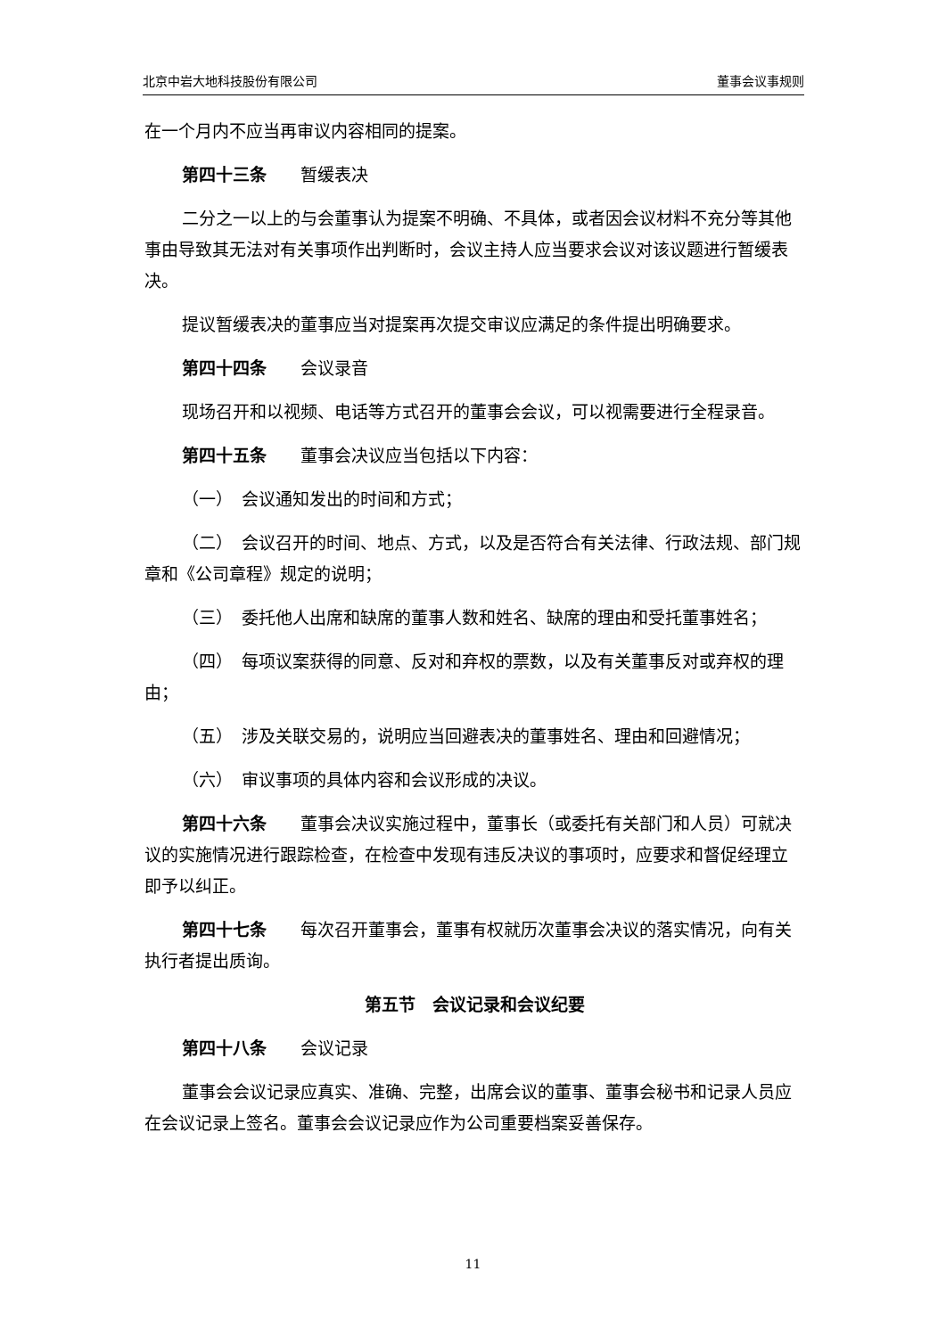北京中岩大地科技股份有限公司 董事会议事规则
在一个月内不应当再审议内容相同的提案。
第四十三条　　暂缓表决
二分之一以上的与会董事认为提案不明确、不具体，或者因会议材料不充分等其他事由导致其无法对有关事项作出判断时，会议主持人应当要求会议对该议题进行暂缓表决。
提议暂缓表决的董事应当对提案再次提交审议应满足的条件提出明确要求。
第四十四条　　会议录音
现场召开和以视频、电话等方式召开的董事会会议，可以视需要进行全程录音。
第四十五条　　董事会决议应当包括以下内容：
（一）　会议通知发出的时间和方式；
（二）　会议召开的时间、地点、方式，以及是否符合有关法律、行政法规、部门规章和《公司章程》规定的说明；
（三）　委托他人出席和缺席的董事人数和姓名、缺席的理由和受托董事姓名；
（四）　每项议案获得的同意、反对和弃权的票数，以及有关董事反对或弃权的理由；
（五）　涉及关联交易的，说明应当回避表决的董事姓名、理由和回避情况；
（六）　审议事项的具体内容和会议形成的决议。
第四十六条　　董事会决议实施过程中，董事长（或委托有关部门和人员）可就决议的实施情况进行跟踪检查，在检查中发现有违反决议的事项时，应要求和督促经理立即予以纠正。
第四十七条　　每次召开董事会，董事有权就历次董事会决议的落实情况，向有关执行者提出质询。
第五节　会议记录和会议纪要
第四十八条　　会议记录
董事会会议记录应真实、准确、完整，出席会议的董事、董事会秘书和记录人员应在会议记录上签名。董事会会议记录应作为公司重要档案妥善保存。
11